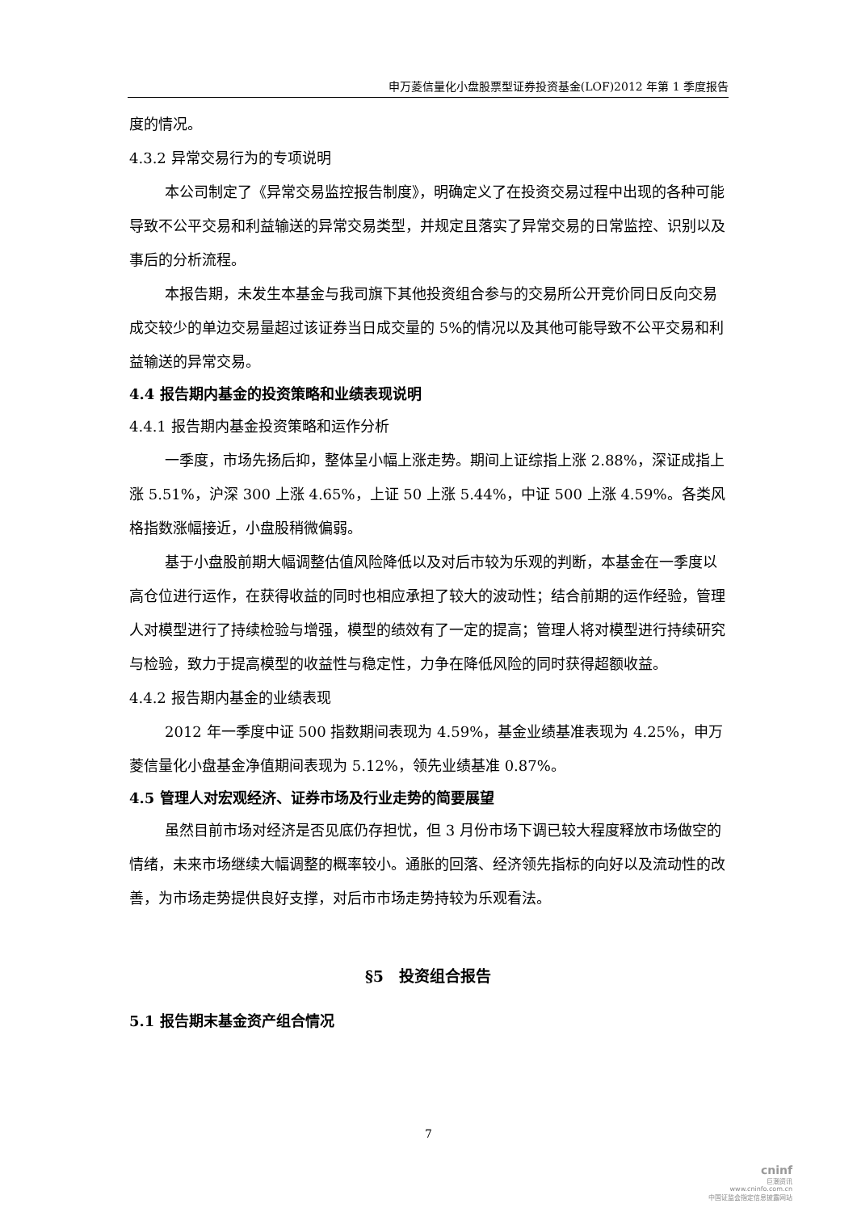申万菱信量化小盘股票型证券投资基金(LOF)2012 年第 1 季度报告
度的情况。
4.3.2 异常交易行为的专项说明
本公司制定了《异常交易监控报告制度》，明确定义了在投资交易过程中出现的各种可能导致不公平交易和利益输送的异常交易类型，并规定且落实了异常交易的日常监控、识别以及事后的分析流程。
本报告期，未发生本基金与我司旗下其他投资组合参与的交易所公开竞价同日反向交易成交较少的单边交易量超过该证券当日成交量的 5%的情况以及其他可能导致不公平交易和利益输送的异常交易。
4.4 报告期内基金的投资策略和业绩表现说明
4.4.1 报告期内基金投资策略和运作分析
一季度，市场先扬后抑，整体呈小幅上涨走势。期间上证综指上涨 2.88%，深证成指上涨 5.51%，沪深 300 上涨 4.65%，上证 50 上涨 5.44%，中证 500 上涨 4.59%。各类风格指数涨幅接近，小盘股稍微偏弱。
基于小盘股前期大幅调整估值风险降低以及对后市较为乐观的判断，本基金在一季度以高仓位进行运作，在获得收益的同时也相应承担了较大的波动性；结合前期的运作经验，管理人对模型进行了持续检验与增强，模型的绩效有了一定的提高；管理人将对模型进行持续研究与检验，致力于提高模型的收益性与稳定性，力争在降低风险的同时获得超额收益。
4.4.2 报告期内基金的业绩表现
2012 年一季度中证 500 指数期间表现为 4.59%，基金业绩基准表现为 4.25%，申万菱信量化小盘基金净值期间表现为 5.12%，领先业绩基准 0.87%。
4.5 管理人对宏观经济、证券市场及行业走势的简要展望
虽然目前市场对经济是否见底仍存担忧，但 3 月份市场下调已较大程度释放市场做空的情绪，未来市场继续大幅调整的概率较小。通胀的回落、经济领先指标的向好以及流动性的改善，为市场走势提供良好支撑，对后市市场走势持较为乐观看法。
§5　投资组合报告
5.1 报告期末基金资产组合情况
7
cninf
巨潮资讯
www.cninfo.com.cn
中国证监会指定信息披露网站